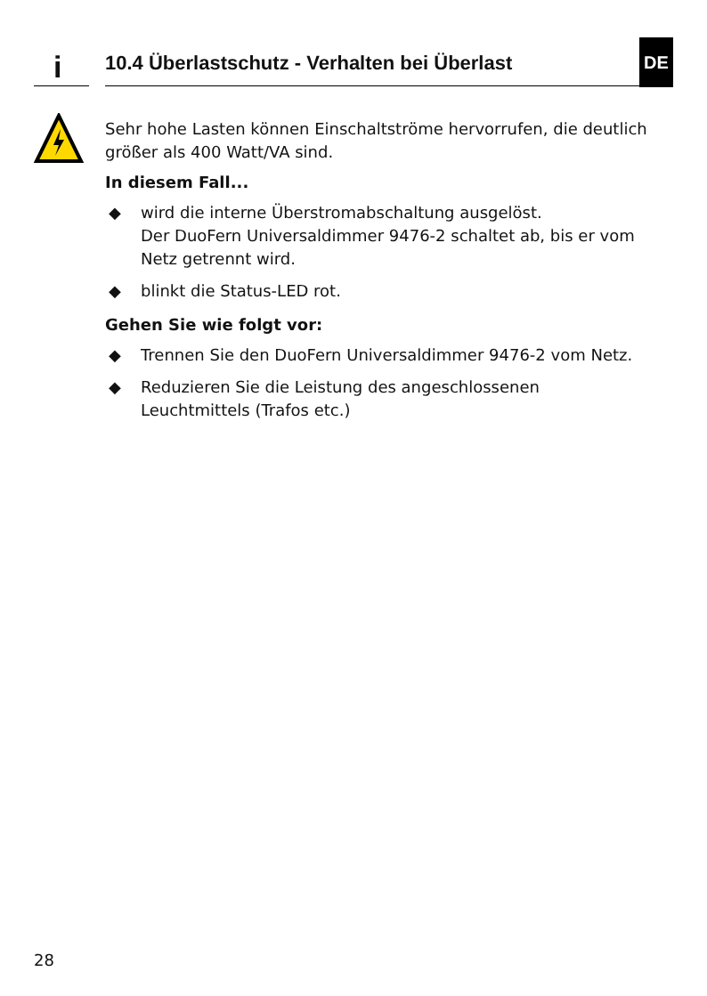i
10.4 Überlastschutz - Verhalten bei Überlast
DE
Sehr hohe Lasten können Einschaltströme hervorrufen, die deutlich größer als 400 Watt/VA sind.
In diesem Fall...
◆ wird die interne Überstromabschaltung ausgelöst.
Der DuoFern Universaldimmer 9476-2 schaltet ab, bis er vom Netz getrennt wird.
◆ blinkt die Status-LED rot.
Gehen Sie wie folgt vor:
◆ Trennen Sie den DuoFern Universaldimmer 9476-2 vom Netz.
◆ Reduzieren Sie die Leistung des angeschlossenen Leuchtmittels (Trafos etc.)
28